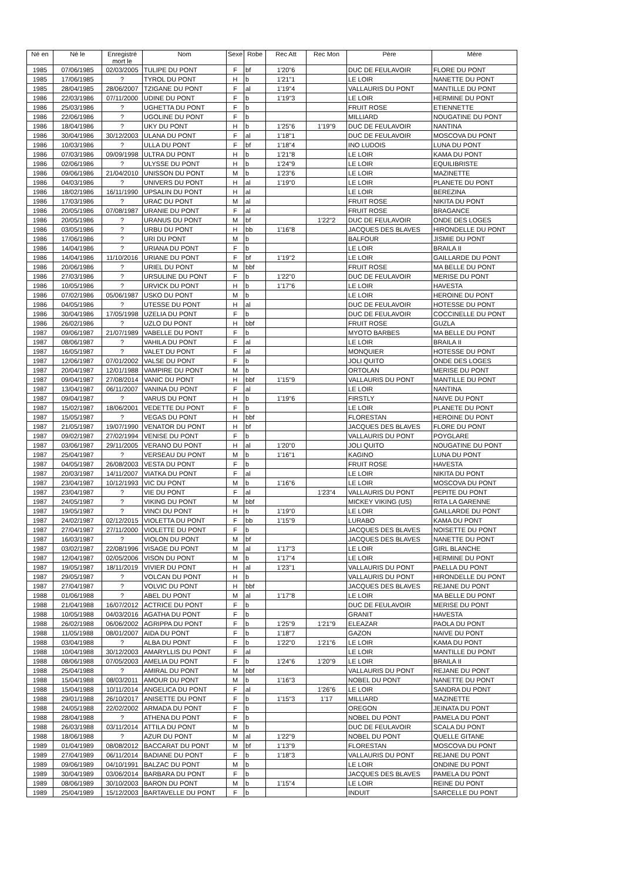| Né en | Né le | Enregistré mort le | Nom | Sexe | Robe | Rec Att | Rec Mon | Père | Mère |
| --- | --- | --- | --- | --- | --- | --- | --- | --- | --- |
| 1985 | 07/06/1985 | 02/03/2005 | TULIPE DU PONT | F | bf | 1'20"6 | | DUC DE FEULAVOIR | FLORE DU PONT |
| 1985 | 17/06/1985 | ? | TYROL DU PONT | H | b | 1'21"1 | | LE LOIR | NANETTE DU PONT |
| 1985 | 28/04/1985 | 28/06/2007 | TZIGANE DU PONT | F | al | 1'19"4 | | VALLAURIS DU PONT | MANTILLE DU PONT |
| 1986 | 22/03/1986 | 07/11/2000 | UDINE DU PONT | F | b | 1'19"3 | | LE LOIR | HERMINE DU PONT |
| 1986 | 25/03/1986 | ? | UGHETTA DU PONT | F | b | | | FRUIT ROSE | ETIENNETTE |
| 1986 | 22/06/1986 | ? | UGOLINE DU PONT | F | b | | | MILLIARD | NOUGATINE DU PONT |
| 1986 | 18/04/1986 | ? | UKY DU PONT | H | b | 1'25"6 | 1'19"9 | DUC DE FEULAVOIR | NANTINA |
| 1986 | 30/04/1986 | 30/12/2003 | ULANA DU PONT | F | al | 1'18"1 | | DUC DE FEULAVOIR | MOSCOVA DU PONT |
| 1986 | 10/03/1986 | ? | ULLA DU PONT | F | bf | 1'18"4 | | INO LUDOIS | LUNA DU PONT |
| 1986 | 07/03/1986 | 09/09/1998 | ULTRA DU PONT | H | b | 1'21"8 | | LE LOIR | KAMA DU PONT |
| 1986 | 02/06/1986 | ? | ULYSSE DU PONT | H | b | 1'24"9 | | LE LOIR | EQUILIBRISTE |
| 1986 | 09/06/1986 | 21/04/2010 | UNISSON DU PONT | M | b | 1'23"6 | | LE LOIR | MAZINETTE |
| 1986 | 04/03/1986 | ? | UNIVERS DU PONT | H | al | 1'19"0 | | LE LOIR | PLANETE DU PONT |
| 1986 | 18/02/1986 | 16/11/1990 | UPSALIN DU PONT | H | al | | | LE LOIR | BEREZINA |
| 1986 | 17/03/1986 | ? | URAC DU PONT | M | al | | | FRUIT ROSE | NIKITA DU PONT |
| 1986 | 20/05/1986 | 07/08/1987 | URANIE DU PONT | F | al | | | FRUIT ROSE | BRAGANCE |
| 1986 | 20/05/1986 | ? | URANUS DU PONT | M | bf | | 1'22"2 | DUC DE FEULAVOIR | ONDE DES LOGES |
| 1986 | 03/05/1986 | ? | URBU DU PONT | H | bb | 1'16"8 | | JACQUES DES BLAVES | HIRONDELLE DU PONT |
| 1986 | 17/06/1986 | ? | URI DU PONT | M | b | | | BALFOUR | JISMIE DU PONT |
| 1986 | 14/04/1986 | ? | URIANA DU PONT | F | b | | | LE LOIR | BRAILA II |
| 1986 | 14/04/1986 | 11/10/2016 | URIANE DU PONT | F | bf | 1'19"2 | | LE LOIR | GAILLARDE DU PONT |
| 1986 | 20/06/1986 | ? | URIEL DU PONT | M | bbf | | | FRUIT ROSE | MA BELLE DU PONT |
| 1986 | 27/03/1986 | ? | URSULINE DU PONT | F | b | 1'22"0 | | DUC DE FEULAVOIR | MERISE DU PONT |
| 1986 | 10/05/1986 | ? | URVICK DU PONT | H | b | 1'17"6 | | LE LOIR | HAVESTA |
| 1986 | 07/02/1986 | 05/06/1987 | USKO DU PONT | M | b | | | LE LOIR | HEROINE DU PONT |
| 1986 | 04/05/1986 | ? | UTESSE DU PONT | H | al | | | DUC DE FEULAVOIR | HOTESSE DU PONT |
| 1986 | 30/04/1986 | 17/05/1998 | UZELIA DU PONT | F | b | | | DUC DE FEULAVOIR | COCCINELLE DU PONT |
| 1986 | 26/02/1986 | ? | UZLO DU PONT | H | bbf | | | FRUIT ROSE | GUZLA |
| 1987 | 09/06/1987 | 21/07/1989 | VABELLE DU PONT | F | b | | | MYOTO BARBES | MA BELLE DU PONT |
| 1987 | 08/06/1987 | ? | VAHILA DU PONT | F | al | | | LE LOIR | BRAILA II |
| 1987 | 16/05/1987 | ? | VALET DU PONT | F | al | | | MONQUIER | HOTESSE DU PONT |
| 1987 | 12/06/1987 | 07/01/2002 | VALSE DU PONT | F | b | | | JOLI QUITO | ONDE DES LOGES |
| 1987 | 20/04/1987 | 12/01/1988 | VAMPIRE DU PONT | M | b | | | ORTOLAN | MERISE DU PONT |
| 1987 | 09/04/1987 | 27/08/2014 | VANIC DU PONT | H | bbf | 1'15"9 | | VALLAURIS DU PONT | MANTILLE DU PONT |
| 1987 | 13/04/1987 | 06/11/2007 | VANINA DU PONT | F | al | | | LE LOIR | NANTINA |
| 1987 | 09/04/1987 | ? | VARUS DU PONT | H | b | 1'19"6 | | FIRSTLY | NAIVE DU PONT |
| 1987 | 15/02/1987 | 18/06/2001 | VEDETTE DU PONT | F | b | | | LE LOIR | PLANETE DU PONT |
| 1987 | 15/05/1987 | ? | VEGAS DU PONT | H | bbf | | | FLORESTAN | HEROINE DU PONT |
| 1987 | 21/05/1987 | 19/07/1990 | VENATOR DU PONT | H | bf | | | JACQUES DES BLAVES | FLORE DU PONT |
| 1987 | 09/02/1987 | 27/02/1994 | VENISE DU PONT | F | b | | | VALLAURIS DU PONT | POYGLARE |
| 1987 | 03/06/1987 | 29/11/2005 | VERANO DU PONT | H | al | 1'20"0 | | JOLI QUITO | NOUGATINE DU PONT |
| 1987 | 25/04/1987 | ? | VERSEAU DU PONT | M | b | 1'16"1 | | KAGINO | LUNA DU PONT |
| 1987 | 04/05/1987 | 26/08/2003 | VESTA DU PONT | F | b | | | FRUIT ROSE | HAVESTA |
| 1987 | 20/03/1987 | 14/11/2007 | VIATKA DU PONT | F | al | | | LE LOIR | NIKITA DU PONT |
| 1987 | 23/04/1987 | 10/12/1993 | VIC DU PONT | M | b | 1'16"6 | | LE LOIR | MOSCOVA DU PONT |
| 1987 | 23/04/1987 | ? | VIE DU PONT | F | al | | 1'23"4 | VALLAURIS DU PONT | PEPITE DU PONT |
| 1987 | 24/05/1987 | ? | VIKING DU PONT | M | bbf | | | MICKEY VIKING (US) | RITA LA GARENNE |
| 1987 | 19/05/1987 | ? | VINCI DU PONT | H | b | 1'19"0 | | LE LOIR | GAILLARDE DU PONT |
| 1987 | 24/02/1987 | 02/12/2015 | VIOLETTA DU PONT | F | bb | 1'15"9 | | LURABO | KAMA DU PONT |
| 1987 | 27/04/1987 | 27/11/2000 | VIOLETTE DU PONT | F | b | | | JACQUES DES BLAVES | NOISETTE DU PONT |
| 1987 | 16/03/1987 | ? | VIOLON DU PONT | M | bf | | | JACQUES DES BLAVES | NANETTE DU PONT |
| 1987 | 03/02/1987 | 22/08/1996 | VISAGE DU PONT | M | al | 1'17"3 | | LE LOIR | GIRL BLANCHE |
| 1987 | 12/04/1987 | 02/05/2006 | VISON DU PONT | M | b | 1'17"4 | | LE LOIR | HERMINE DU PONT |
| 1987 | 19/05/1987 | 18/11/2019 | VIVIER DU PONT | H | al | 1'23"1 | | VALLAURIS DU PONT | PAELLA DU PONT |
| 1987 | 29/05/1987 | ? | VOLCAN DU PONT | H | b | | | VALLAURIS DU PONT | HIRONDELLE DU PONT |
| 1987 | 27/04/1987 | ? | VOLVIC DU PONT | H | bbf | | | JACQUES DES BLAVES | REJANE DU PONT |
| 1988 | 01/06/1988 | ? | ABEL DU PONT | M | al | 1'17"8 | | LE LOIR | MA BELLE DU PONT |
| 1988 | 21/04/1988 | 16/07/2012 | ACTRICE DU PONT | F | b | | | DUC DE FEULAVOIR | MERISE DU PONT |
| 1988 | 10/05/1988 | 04/03/2016 | AGATHA DU PONT | F | b | | | GRANIT | HAVESTA |
| 1988 | 26/02/1988 | 06/06/2002 | AGRIPPA DU PONT | F | b | 1'25"9 | 1'21"9 | ELEAZAR | PAOLA DU PONT |
| 1988 | 11/05/1988 | 08/01/2007 | AIDA DU PONT | F | b | 1'18"7 | | GAZON | NAIVE DU PONT |
| 1988 | 03/04/1988 | ? | ALBA DU PONT | F | b | 1'22"0 | 1'21"6 | LE LOIR | KAMA DU PONT |
| 1988 | 10/04/1988 | 30/12/2003 | AMARYLLIS DU PONT | F | al | | | LE LOIR | MANTILLE DU PONT |
| 1988 | 08/06/1988 | 07/05/2003 | AMELIA DU PONT | F | b | 1'24"6 | 1'20"9 | LE LOIR | BRAILA II |
| 1988 | 25/04/1988 | ? | AMIRAL DU PONT | M | bbf | | | VALLAURIS DU PONT | REJANE DU PONT |
| 1988 | 15/04/1988 | 08/03/2011 | AMOUR DU PONT | M | b | 1'16"3 | | NOBEL DU PONT | NANETTE DU PONT |
| 1988 | 15/04/1988 | 10/11/2014 | ANGELICA DU PONT | F | al | | 1'26"6 | LE LOIR | SANDRA DU PONT |
| 1988 | 29/01/1988 | 26/10/2017 | ANISETTE DU PONT | F | b | 1'15"3 | 1'17 | MILLIARD | MAZINETTE |
| 1988 | 24/05/1988 | 22/02/2002 | ARMADA DU PONT | F | b | | | OREGON | JEINATA DU PONT |
| 1988 | 28/04/1988 | ? | ATHENA DU PONT | F | b | | | NOBEL DU PONT | PAMELA DU PONT |
| 1988 | 26/03/1988 | 03/11/2014 | ATTILA DU PONT | M | b | | | DUC DE FEULAVOIR | SCALA DU PONT |
| 1988 | 18/06/1988 | ? | AZUR DU PONT | M | al | 1'22"9 | | NOBEL DU PONT | QUELLE GITANE |
| 1989 | 01/04/1989 | 08/08/2012 | BACCARAT DU PONT | M | bf | 1'13"9 | | FLORESTAN | MOSCOVA DU PONT |
| 1989 | 27/04/1989 | 06/11/2014 | BADIANE DU PONT | F | b | 1'18"3 | | VALLAURIS DU PONT | REJANE DU PONT |
| 1989 | 09/06/1989 | 04/10/1991 | BALZAC DU PONT | M | b | | | LE LOIR | ONDINE DU PONT |
| 1989 | 30/04/1989 | 03/06/2014 | BARBARA DU PONT | F | b | | | JACQUES DES BLAVES | PAMELA DU PONT |
| 1989 | 08/06/1989 | 30/10/2003 | BARON DU PONT | M | b | 1'15"4 | | LE LOIR | REINE DU PONT |
| 1989 | 25/04/1989 | 15/12/2003 | BARTAVELLE DU PONT | F | b | | | INDUIT | SARCELLE DU PONT |